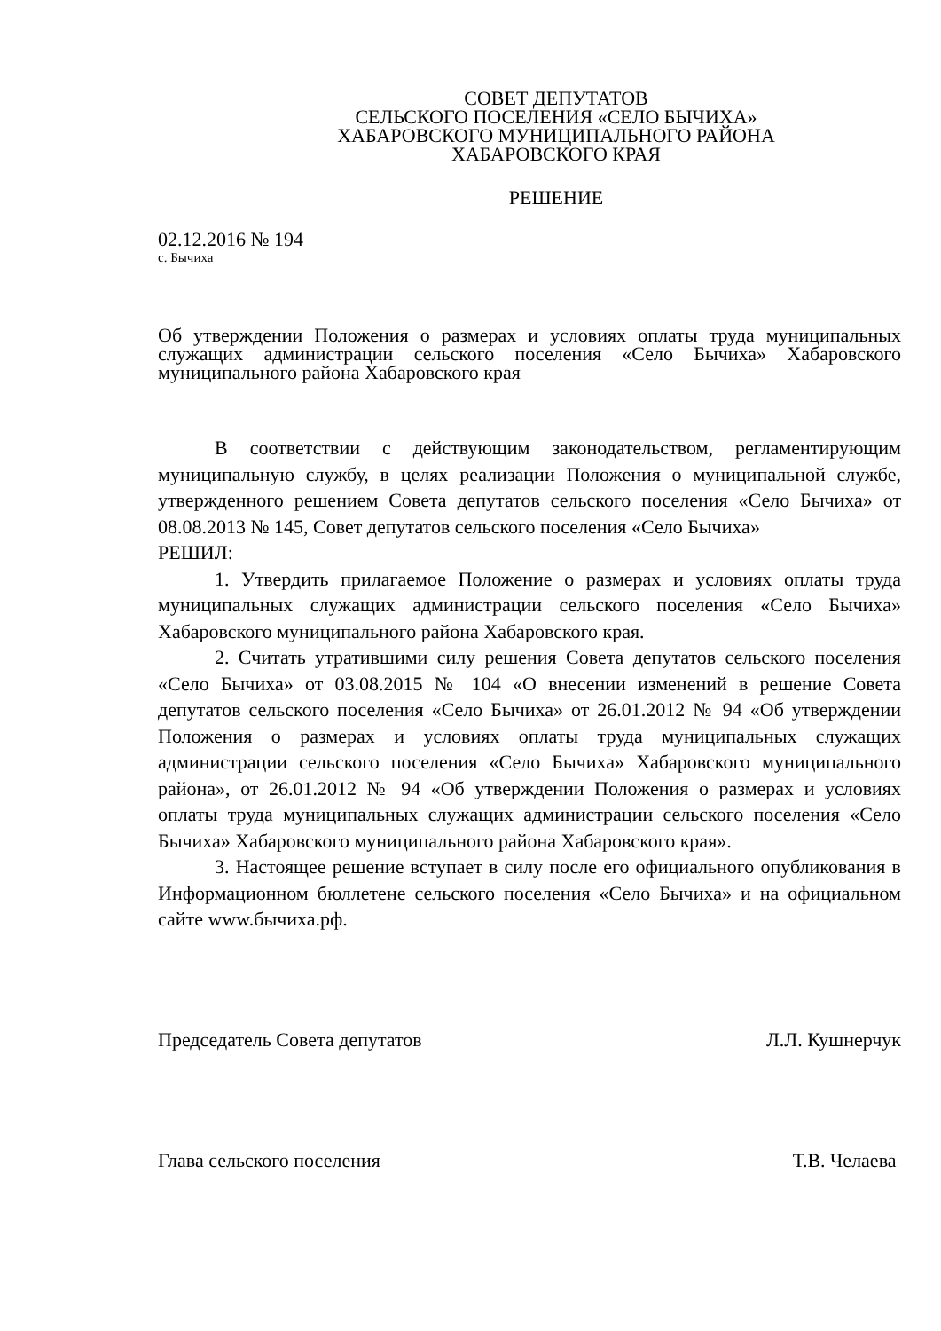СОВЕТ ДЕПУТАТОВ
СЕЛЬСКОГО ПОСЕЛЕНИЯ «СЕЛО БЫЧИХА»
ХАБАРОВСКОГО МУНИЦИПАЛЬНОГО РАЙОНА
ХАБАРОВСКОГО КРАЯ
РЕШЕНИЕ
02.12.2016 № 194
с. Бычиха
Об утверждении Положения о размерах и условиях оплаты труда муниципальных служащих администрации сельского поселения «Село Бычиха» Хабаровского муниципального района Хабаровского края
В соответствии с действующим законодательством, регламентирующим муниципальную службу, в целях реализации Положения о муниципальной службе, утвержденного решением Совета депутатов сельского поселения «Село Бычиха» от 08.08.2013 № 145, Совет депутатов сельского поселения «Село Бычиха»
РЕШИЛ:
1. Утвердить прилагаемое Положение о размерах и условиях оплаты труда муниципальных служащих администрации сельского поселения «Село Бычиха» Хабаровского муниципального района Хабаровского края.
2. Считать утратившими силу решения Совета депутатов сельского поселения «Село Бычиха» от 03.08.2015 № 104 «О внесении изменений в решение Совета депутатов сельского поселения «Село Бычиха» от 26.01.2012 № 94 «Об утверждении Положения о размерах и условиях оплаты труда муниципальных служащих администрации сельского поселения «Село Бычиха» Хабаровского муниципального района», от 26.01.2012 № 94 «Об утверждении Положения о размерах и условиях оплаты труда муниципальных служащих администрации сельского поселения «Село Бычиха» Хабаровского муниципального района Хабаровского края».
3. Настоящее решение вступает в силу после его официального опубликования в Информационном бюллетене сельского поселения «Село Бычиха» и на официальном сайте www.бычиха.рф.
Председатель Совета депутатов Л.Л. Кушнерчук
Глава сельского поселения Т.В. Челаева